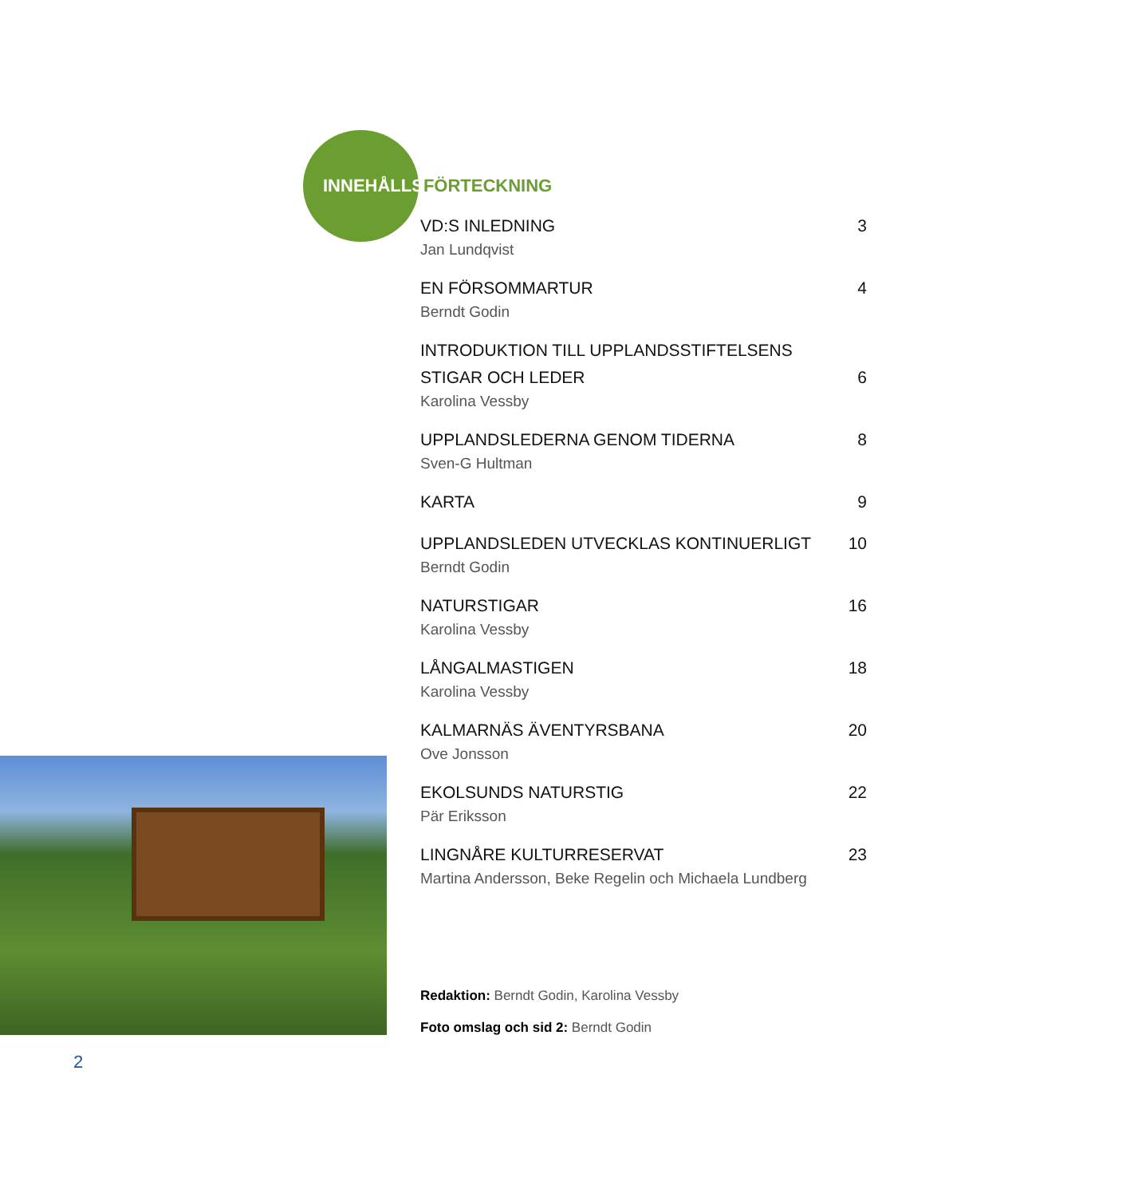INNEHÅLLSFÖRTECKNING
VD:S INLEDNING 3
Jan Lundqvist
EN FÖRSOMMARTUR 4
Berndt Godin
INTRODUKTION TILL UPPLANDSSTIFTELSENS
STIGAR OCH LEDER 6
Karolina Vessby
UPPLANDSLEDERNA GENOM TIDERNA 8
Sven-G Hultman
KARTA 9
UPPLANDSLEDEN UTVECKLAS KONTINUERLIGT 10
Berndt Godin
NATURSTIGAR 16
Karolina Vessby
LÅNGALMASTIGEN 18
Karolina Vessby
KALMARNÄS ÄVENTYRSBANA 20
Ove Jonsson
EKOLSUNDS NATURSTIG 22
Pär Eriksson
LINGNÅRE KULTURRESERVAT 23
Martina Andersson, Beke Regelin och Michaela Lundberg
Redaktion: Berndt Godin, Karolina Vessby
Foto omslag och sid 2: Berndt Godin
2